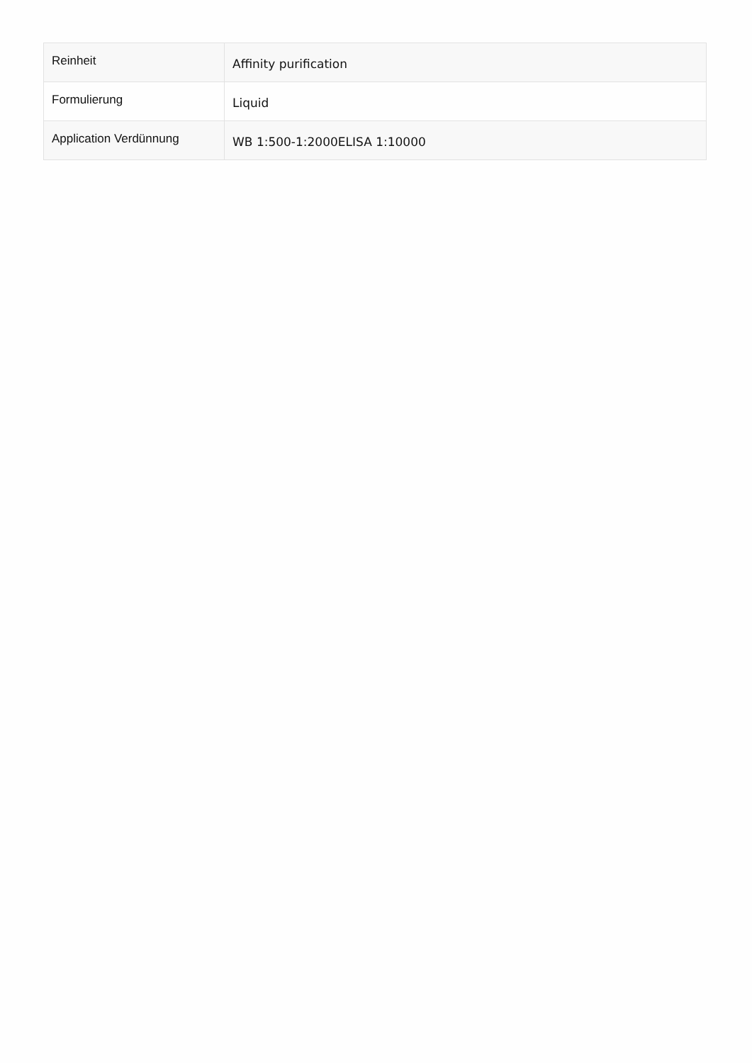| Reinheit | Affinity purification |
| Formulierung | Liquid |
| Application Verdünnung | WB 1:500-1:2000ELISA 1:10000 |